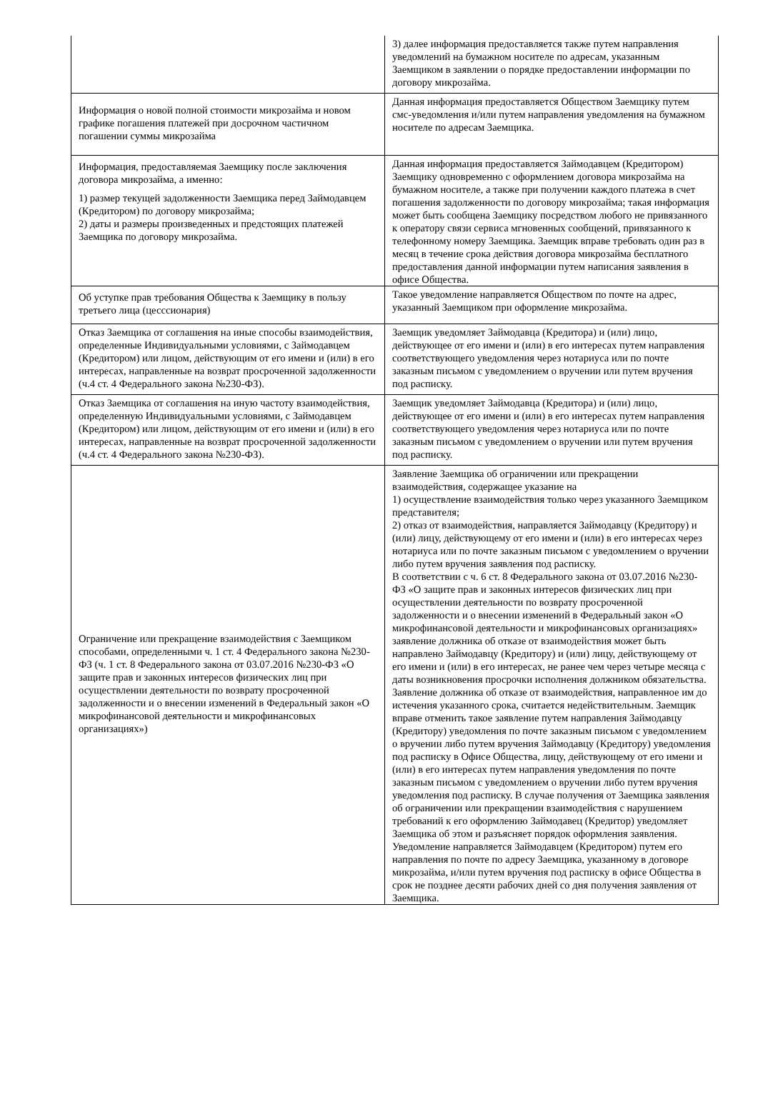| | 3) далее информация предоставляется также путем направления уведомлений на бумажном носителе по адресам, указанным Заемщиком в заявлении о порядке предоставлении информации по договору микрозайма. |
| Информация о новой полной стоимости микрозайма и новом графике погашения платежей при досрочном частичном погашении суммы микрозайма | Данная информация предоставляется Обществом Заемщику путем смс-уведомления и/или путем направления уведомления на бумажном носителе по адресам Заемщика. |
| Информация, предоставляемая Заемщику после заключения договора микрозайма, а именно: 1) размер текущей задолженности Заемщика перед Займодавцем (Кредитором) по договору микрозайма; 2) даты и размеры произведенных и предстоящих платежей Заемщика по договору микрозайма. | Данная информация предоставляется Займодавцем (Кредитором) Заемщику одновременно с оформлением договора микрозайма на бумажном носителе, а также при получении каждого платежа в счет погашения задолженности по договору микрозайма; такая информация может быть сообщена Заемщику посредством любого не привязанного к оператору связи сервиса мгновенных сообщений, привязанного к телефонному номеру Заемщика. Заемщик вправе требовать один раз в месяц в течение срока действия договора микрозайма бесплатного предоставления данной информации путем написания заявления в офисе Общества. |
| Об уступке прав требования Общества к Заемщику в пользу третьего лица (цесссионария) | Такое уведомление направляется Обществом по почте на адрес, указанный Заемщиком при оформление микрозайма. |
| Отказ Заемщика от соглашения на иные способы взаимодействия, определенные Индивидуальными условиями, с Займодавцем (Кредитором) или лицом, действующим от его имени и (или) в его интересах, направленные на возврат просроченной задолженности (ч.4 ст. 4 Федерального закона №230-ФЗ). | Заемщик уведомляет Займодавца (Кредитора) и (или) лицо, действующее от его имени и (или) в его интересах путем направления соответствующего уведомления через нотариуса или по почте заказным письмом с уведомлением о вручении или путем вручения под расписку. |
| Отказ Заемщика от соглашения на иную частоту взаимодействия, определенную Индивидуальными условиями, с Займодавцем (Кредитором) или лицом, действующим от его имени и (или) в его интересах, направленные на возврат просроченной задолженности (ч.4 ст. 4 Федерального закона №230-ФЗ). | Заемщик уведомляет Займодавца (Кредитора) и (или) лицо, действующее от его имени и (или) в его интересах путем направления соответствующего уведомления через нотариуса или по почте заказным письмом с уведомлением о вручении или путем вручения под расписку. |
| Ограничение или прекращение взаимодействия с Заемщиком способами, определенными ч. 1 ст. 4 Федерального закона №230-ФЗ (ч. 1 ст. 8 Федерального закона от 03.07.2016 №230-ФЗ «О защите прав и законных интересов физических лиц при осуществлении деятельности по возврату просроченной задолженности и о внесении изменений в Федеральный закон «О микрофинансовой деятельности и микрофинансовых организациях») | Заявление Заемщика об ограничении или прекращении взаимодействия, содержащее указание на 1) осуществление взаимодействия только через указанного Заемщиком представителя; 2) отказ от взаимодействия, направляется Займодавцу (Кредитору) и (или) лицу, действующему от его имени и (или) в его интересах через нотариуса или по почте заказным письмом с уведомлением о вручении либо путем вручения заявления под расписку. В соответствии с ч. 6 ст. 8 Федерального закона от 03.07.2016 №230-ФЗ «О защите прав и законных интересов физических лиц при осуществлении деятельности по возврату просроченной задолженности и о внесении изменений в Федеральный закон «О микрофинансовой деятельности и микрофинансовых организациях» заявление должника об отказе от взаимодействия может быть направлено Займодавцу (Кредитору) и (или) лицу, действующему от его имени и (или) в его интересах, не ранее чем через четыре месяца с даты возникновения просрочки исполнения должником обязательства. Заявление должника об отказе от взаимодействия, направленное им до истечения указанного срока, считается недействительным. Заемщик вправе отменить такое заявление путем направления Займодавцу (Кредитору) уведомления по почте заказным письмом с уведомлением о вручении либо путем вручения Займодавцу (Кредитору) уведомления под расписку в Офисе Общества, лицу, действующему от его имени и (или) в его интересах путем направления уведомления по почте заказным письмом с уведомлением о вручении либо путем вручения уведомления под расписку. В случае получения от Заемщика заявления об ограничении или прекращении взаимодействия с нарушением требований к его оформлению Займодавец (Кредитор) уведомляет Заемщика об этом и разъясняет порядок оформления заявления. Уведомление направляется Займодавцем (Кредитором) путем его направления по почте по адресу Заемщика, указанному в договоре микрозайма, и/или путем вручения под расписку в офисе Общества в срок не позднее десяти рабочих дней со дня получения заявления от Заемщика. |